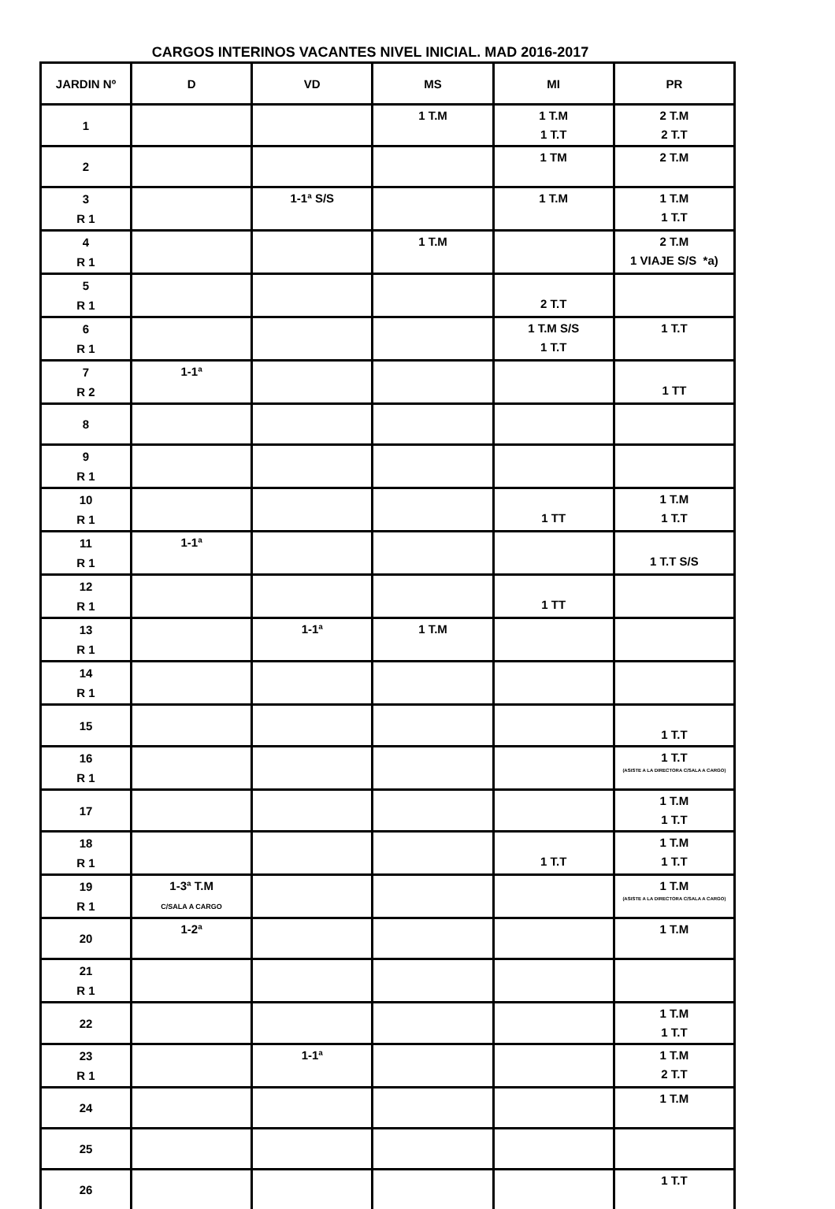CARGOS INTERINOS VACANTES NIVEL INICIAL. MAD 2016-2017
| JARDIN Nº | D | VD | MS | MI | PR |
| --- | --- | --- | --- | --- | --- |
| 1 | | | 1 T.M | 1 T.M 1 T.T | 2 T.M 2 T.T |
| 2 | | | | 1 TM | 2 T.M |
| 3 R 1 | | 1-1ª S/S | | 1 T.M | 1 T.M 1 T.T |
| 4 R 1 | | | 1 T.M | | 2 T.M 1 VIAJE S/S *a) |
| 5 R 1 | | | | 2 T.T | |
| 6 R 1 | | | | 1 T.M S/S 1 T.T | 1 T.T |
| 7 R 2 | 1-1ª | | | | 1 TT |
| 8 | | | | | |
| 9 R 1 | | | | | |
| 10 R 1 | | | | 1 TT | 1 T.M 1 T.T |
| 11 R 1 | 1-1ª | | | | 1 T.T S/S |
| 12 R 1 | | | | 1 TT | |
| 13 R 1 | | 1-1ª | 1 T.M | | |
| 14 R 1 | | | | | |
| 15 | | | | | 1 T.T |
| 16 R 1 | | | | | 1 T.T (ASISTE A LA DIRECTORA C/SALA A CARGO) |
| 17 | | | | | 1 T.M 1 T.T |
| 18 R 1 | | | | 1 T.T | 1 T.M 1 T.T |
| 19 R 1 | 1-3ª T.M C/SALA A CARGO | | | | 1 T.M (ASISTE A LA DIRECTORA C/SALA A CARGO) |
| 20 | 1-2ª | | | | 1 T.M |
| 21 R 1 | | | | | |
| 22 | | | | | 1 T.M 1 T.T |
| 23 R 1 | | 1-1ª | | | 1 T.M 2 T.T |
| 24 | | | | | 1 T.M |
| 25 | | | | | |
| 26 | | | | | 1 T.T |